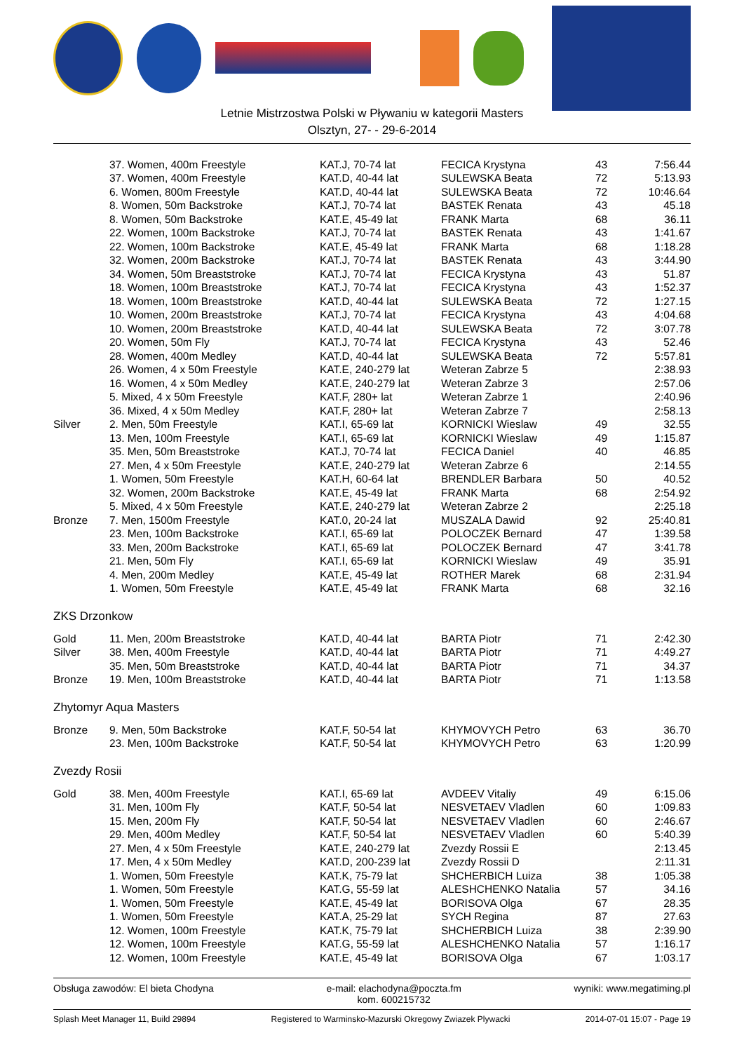Letnie Mistrzostwa Polski w Pływaniu w kategorii Masters
Olsztyn, 27- - 29-6-2014
| | 37. Women, 400m Freestyle | KAT.J, 70-74 lat | FECICA Krystyna | 43 | 7:56.44 |
| | 37. Women, 400m Freestyle | KAT.D, 40-44 lat | SULEWSKA Beata | 72 | 5:13.93 |
| | 6. Women, 800m Freestyle | KAT.D, 40-44 lat | SULEWSKA Beata | 72 | 10:46.64 |
| | 8. Women, 50m Backstroke | KAT.J, 70-74 lat | BASTEK Renata | 43 | 45.18 |
| | 8. Women, 50m Backstroke | KAT.E, 45-49 lat | FRANK Marta | 68 | 36.11 |
| | 22. Women, 100m Backstroke | KAT.J, 70-74 lat | BASTEK Renata | 43 | 1:41.67 |
| | 22. Women, 100m Backstroke | KAT.E, 45-49 lat | FRANK Marta | 68 | 1:18.28 |
| | 32. Women, 200m Backstroke | KAT.J, 70-74 lat | BASTEK Renata | 43 | 3:44.90 |
| | 34. Women, 50m Breaststroke | KAT.J, 70-74 lat | FECICA Krystyna | 43 | 51.87 |
| | 18. Women, 100m Breaststroke | KAT.J, 70-74 lat | FECICA Krystyna | 43 | 1:52.37 |
| | 18. Women, 100m Breaststroke | KAT.D, 40-44 lat | SULEWSKA Beata | 72 | 1:27.15 |
| | 10. Women, 200m Breaststroke | KAT.J, 70-74 lat | FECICA Krystyna | 43 | 4:04.68 |
| | 10. Women, 200m Breaststroke | KAT.D, 40-44 lat | SULEWSKA Beata | 72 | 3:07.78 |
| | 20. Women, 50m Fly | KAT.J, 70-74 lat | FECICA Krystyna | 43 | 52.46 |
| | 28. Women, 400m Medley | KAT.D, 40-44 lat | SULEWSKA Beata | 72 | 5:57.81 |
| | 26. Women, 4 x 50m Freestyle | KAT.E, 240-279 lat | Weteran Zabrze 5 | | 2:38.93 |
| | 16. Women, 4 x 50m Medley | KAT.E, 240-279 lat | Weteran Zabrze 3 | | 2:57.06 |
| | 5. Mixed, 4 x 50m Freestyle | KAT.F, 280+ lat | Weteran Zabrze 1 | | 2:40.96 |
| | 36. Mixed, 4 x 50m Medley | KAT.F, 280+ lat | Weteran Zabrze 7 | | 2:58.13 |
| Silver | 2. Men, 50m Freestyle | KAT.I, 65-69 lat | KORNICKI Wieslaw | 49 | 32.55 |
| | 13. Men, 100m Freestyle | KAT.I, 65-69 lat | KORNICKI Wieslaw | 49 | 1:15.87 |
| | 35. Men, 50m Breaststroke | KAT.J, 70-74 lat | FECICA Daniel | 40 | 46.85 |
| | 27. Men, 4 x 50m Freestyle | KAT.E, 240-279 lat | Weteran Zabrze 6 | | 2:14.55 |
| | 1. Women, 50m Freestyle | KAT.H, 60-64 lat | BRENDLER Barbara | 50 | 40.52 |
| | 32. Women, 200m Backstroke | KAT.E, 45-49 lat | FRANK Marta | 68 | 2:54.92 |
| | 5. Mixed, 4 x 50m Freestyle | KAT.E, 240-279 lat | Weteran Zabrze 2 | | 2:25.18 |
| Bronze | 7. Men, 1500m Freestyle | KAT.0, 20-24 lat | MUSZALA Dawid | 92 | 25:40.81 |
| | 23. Men, 100m Backstroke | KAT.I, 65-69 lat | POLOCZEK Bernard | 47 | 1:39.58 |
| | 33. Men, 200m Backstroke | KAT.I, 65-69 lat | POLOCZEK Bernard | 47 | 3:41.78 |
| | 21. Men, 50m Fly | KAT.I, 65-69 lat | KORNICKI Wieslaw | 49 | 35.91 |
| | 4. Men, 200m Medley | KAT.E, 45-49 lat | ROTHER Marek | 68 | 2:31.94 |
| | 1. Women, 50m Freestyle | KAT.E, 45-49 lat | FRANK Marta | 68 | 32.16 |
| ZKS Drzonkow | | | | | |
| Gold | 11. Men, 200m Breaststroke | KAT.D, 40-44 lat | BARTA Piotr | 71 | 2:42.30 |
| Silver | 38. Men, 400m Freestyle | KAT.D, 40-44 lat | BARTA Piotr | 71 | 4:49.27 |
| | 35. Men, 50m Breaststroke | KAT.D, 40-44 lat | BARTA Piotr | 71 | 34.37 |
| Bronze | 19. Men, 100m Breaststroke | KAT.D, 40-44 lat | BARTA Piotr | 71 | 1:13.58 |
| Zhytomyr Aqua Masters | | | | | |
| Bronze | 9. Men, 50m Backstroke | KAT.F, 50-54 lat | KHYMOVYCH Petro | 63 | 36.70 |
| | 23. Men, 100m Backstroke | KAT.F, 50-54 lat | KHYMOVYCH Petro | 63 | 1:20.99 |
| Zvezdy Rosii | | | | | |
| Gold | 38. Men, 400m Freestyle | KAT.I, 65-69 lat | AVDEEV Vitaliy | 49 | 6:15.06 |
| | 31. Men, 100m Fly | KAT.F, 50-54 lat | NESVETAEV Vladlen | 60 | 1:09.83 |
| | 15. Men, 200m Fly | KAT.F, 50-54 lat | NESVETAEV Vladlen | 60 | 2:46.67 |
| | 29. Men, 400m Medley | KAT.F, 50-54 lat | NESVETAEV Vladlen | 60 | 5:40.39 |
| | 27. Men, 4 x 50m Freestyle | KAT.E, 240-279 lat | Zvezdy Rossii E | | 2:13.45 |
| | 17. Men, 4 x 50m Medley | KAT.D, 200-239 lat | Zvezdy Rossii D | | 2:11.31 |
| | 1. Women, 50m Freestyle | KAT.K, 75-79 lat | SHCHERBICH Luiza | 38 | 1:05.38 |
| | 1. Women, 50m Freestyle | KAT.G, 55-59 lat | ALESHCHENKO Natalia | 57 | 34.16 |
| | 1. Women, 50m Freestyle | KAT.E, 45-49 lat | BORISOVA Olga | 67 | 28.35 |
| | 1. Women, 50m Freestyle | KAT.A, 25-29 lat | SYCH Regina | 87 | 27.63 |
| | 12. Women, 100m Freestyle | KAT.K, 75-79 lat | SHCHERBICH Luiza | 38 | 2:39.90 |
| | 12. Women, 100m Freestyle | KAT.G, 55-59 lat | ALESHCHENKO Natalia | 57 | 1:16.17 |
| | 12. Women, 100m Freestyle | KAT.E, 45-49 lat | BORISOVA Olga | 67 | 1:03.17 |
Obsługa zawodów: El bieta Chodyna e-mail: elachodyna@poczta.fm
kom. 600215732 wyniki: www.megatiming.pl
Splash Meet Manager 11, Build 29894 Registered to Warminsko-Mazurski Okregowy Zwiazek Plywacki 2014-07-01 15:07 - Page 19